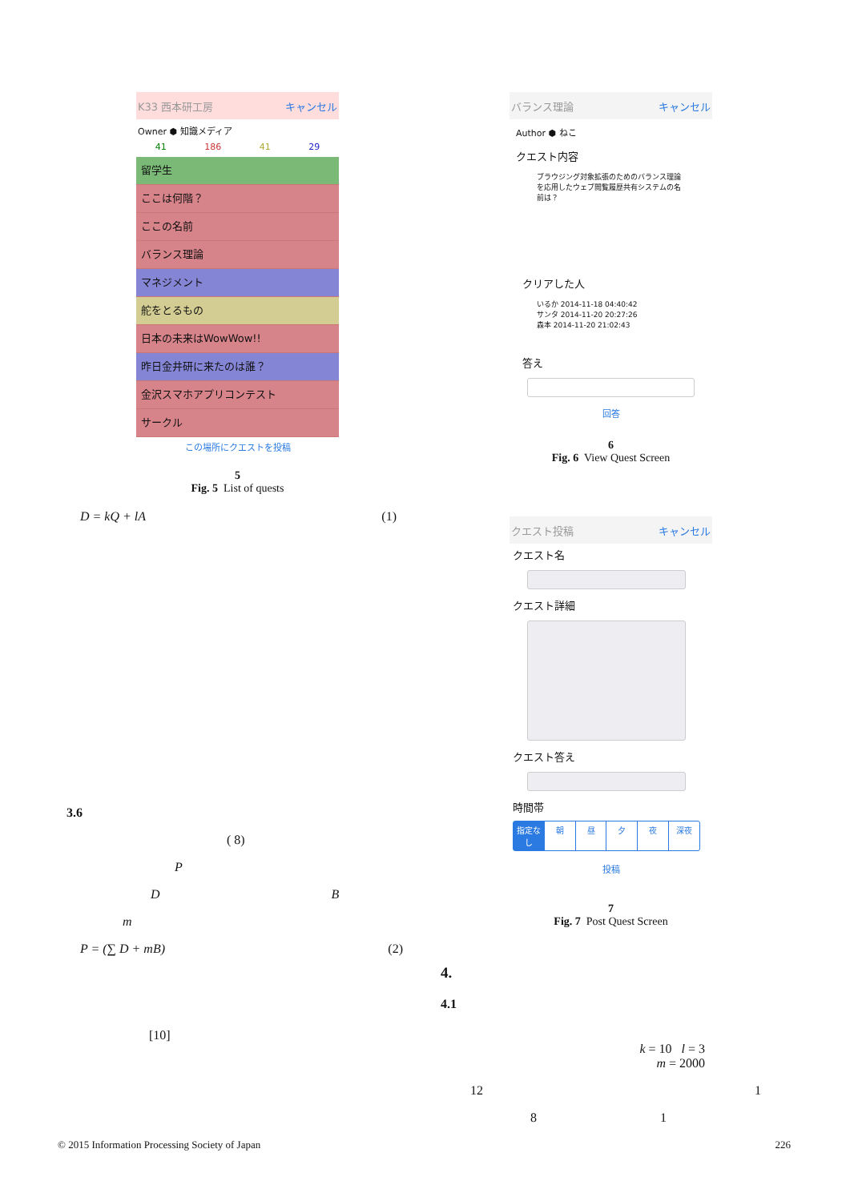K33 西本研工房 キャンセル
Owner ⬢ 知識メディア
41 186 41 29
留学生
ここは何階？
ここの名前
バランス理論
マネジメント
舵をとるもの
日本の未来はWowWow!!
昨日金井研に来たのは誰？
金沢スマホアプリコンテスト
サークル
この場所にクエストを投稿
5
Fig. 5 List of quests
D = kQ + lA (1)
3.6
( 8)
P
D B
m
P = (∑ D + mB) (2)
[10]
バランス理論 キャンセル
Author ⬢ ねこ
クエスト内容
ブラウジング対象拡張のためのバランス理論を応用したウェブ閲覧履歴共有システムの名前は？
クリアした人
いるか 2014-11-18 04:40:42
サンタ 2014-11-20 20:27:26
森本 2014-11-20 21:02:43
答え
回答
6
Fig. 6 View Quest Screen
クエスト投稿 キャンセル
クエスト名
クエスト詳細
クエスト答え
時間帯
指定なし 朝昼夕夜 深夜
投稿
7
Fig. 7 Post Quest Screen
4.
4.1
k = 10 l = 3
m = 2000
12 1
8 1
© 2015 Information Processing Society of Japan 226